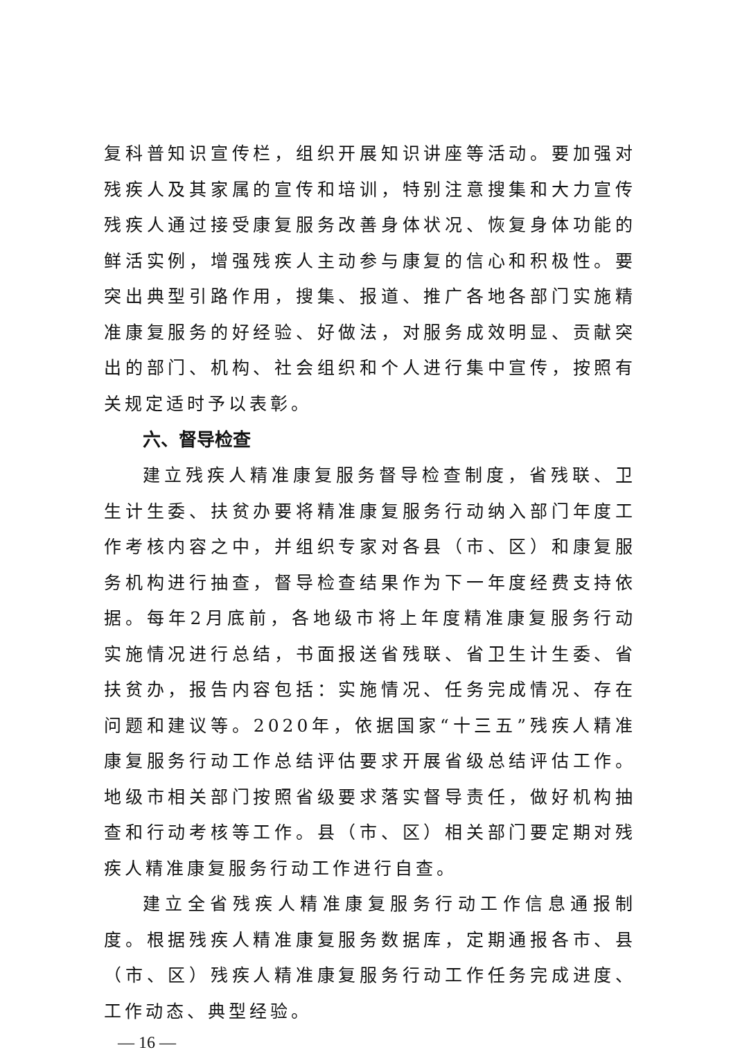复科普知识宣传栏，组织开展知识讲座等活动。要加强对残疾人及其家属的宣传和培训，特别注意搜集和大力宣传残疾人通过接受康复服务改善身体状况、恢复身体功能的鲜活实例，增强残疾人主动参与康复的信心和积极性。要突出典型引路作用，搜集、报道、推广各地各部门实施精准康复服务的好经验、好做法，对服务成效明显、贡献突出的部门、机构、社会组织和个人进行集中宣传，按照有关规定适时予以表彰。
六、督导检查
建立残疾人精准康复服务督导检查制度，省残联、卫生计生委、扶贫办要将精准康复服务行动纳入部门年度工作考核内容之中，并组织专家对各县（市、区）和康复服务机构进行抽查，督导检查结果作为下一年度经费支持依据。每年2月底前，各地级市将上年度精准康复服务行动实施情况进行总结，书面报送省残联、省卫生计生委、省扶贫办，报告内容包括：实施情况、任务完成情况、存在问题和建议等。2020年，依据国家“十三五”残疾人精准康复服务行动工作总结评估要求开展省级总结评估工作。地级市相关部门按照省级要求落实督导责任，做好机构抽查和行动考核等工作。县（市、区）相关部门要定期对残疾人精准康复服务行动工作进行自查。
建立全省残疾人精准康复服务行动工作信息通报制度。根据残疾人精准康复服务数据库，定期通报各市、县（市、区）残疾人精准康复服务行动工作任务完成进度、工作动态、典型经验。
— 16 —